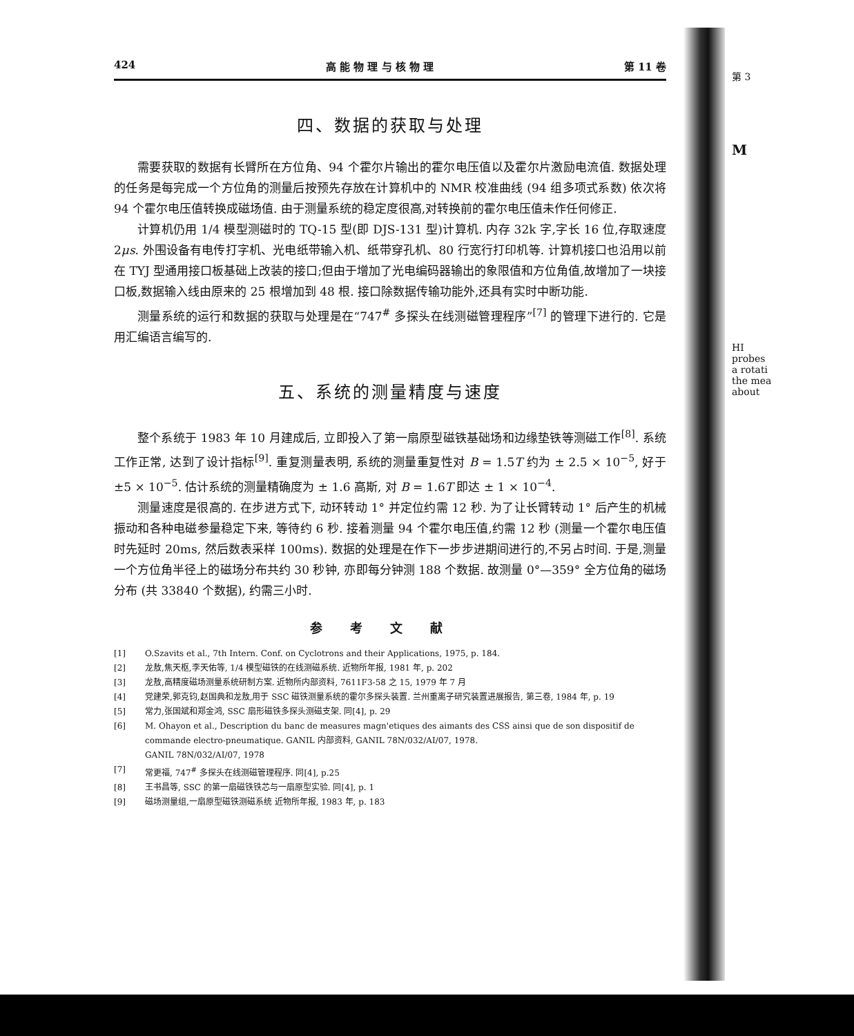第 3
M
HI
probes
a rotati
the mea
about
424 高 能 物 理 与 核 物 理 第 11 卷
四、数据的获取与处理
需要获取的数据有长臂所在方位角、94 个霍尔片输出的霍尔电压值以及霍尔片激励电流值. 数据处理的任务是每完成一个方位角的测量后按预先存放在计算机中的 NMR 校准曲线 (94 组多项式系数) 依次将 94 个霍尔电压值转换成磁场值. 由于测量系统的稳定度很高,对转换前的霍尔电压值未作任何修正.
计算机仍用 1/4 模型测磁时的 TQ-15 型(即 DJS-131 型)计算机. 内存 32k 字,字长 16 位,存取速度 2μs. 外围设备有电传打字机、光电纸带输入机、纸带穿孔机、80 行宽行打印机等. 计算机接口也沿用以前在 TYJ 型通用接口板基础上改装的接口;但由于增加了光电编码器输出的象限值和方位角值,故增加了一块接口板,数据输入线由原来的 25 根增加到 48 根. 接口除数据传输功能外,还具有实时中断功能.
测量系统的运行和数据的获取与处理是在“747<sup>#</sup> 多探头在线测磁管理程序”<sup>[7]</sup> 的管理下进行的. 它是用汇编语言编写的.
五、系统的测量精度与速度
整个系统于 1983 年 10 月建成后, 立即投入了第一扇原型磁铁基础场和边缘垫铁等测磁工作<sup>[8]</sup>. 系统工作正常, 达到了设计指标<sup>[9]</sup>. 重复测量表明, 系统的测量重复性对 B = 1.5T 约为 ± 2.5 × 10<sup>−5</sup>, 好于 ±5 × 10<sup>−5</sup>. 估计系统的测量精确度为 ± 1.6 高斯, 对 B = 1.6T 即达 ± 1 × 10<sup>−4</sup>.
测量速度是很高的. 在步进方式下, 动环转动 1° 并定位约需 12 秒. 为了让长臂转动 1° 后产生的机械振动和各种电磁参量稳定下来, 等待约 6 秒. 接着测量 94 个霍尔电压值,约需 12 秒 (测量一个霍尔电压值时先延时 20ms, 然后数表采样 100ms). 数据的处理是在作下一步步进期间进行的,不另占时间. 于是,测量一个方位角半径上的磁场分布共约 30 秒钟, 亦即每分钟测 188 个数据. 故测量 0°—359° 全方位角的磁场分布 (共 33840 个数据), 约需三小时.
参考文献
[1] O.Szavits et al., 7th Intern. Conf. on Cyclotrons and their Applications, 1975, p. 184.
[2] 龙敖,焦天枢,李天佑等, 1/4 模型磁铁的在线测磁系统. 近物所年报, 1981 年, p. 202
[3] 龙敖,高精度磁场测量系统研制方案. 近物所内部资料, 7611F3-58 之 15, 1979 年 7 月
[4] 党建荣,郭克钧,赵国典和龙敖,用于 SSC 磁铁测量系统的霍尔多探头装置. 兰州重离子研究装置进展报告, 第三卷, 1984 年, p. 19
[5] 常力,张国斌和郑金鸿, SSC 扇形磁铁多探头测磁支架. 同[4], p. 29
[6] M. Ohayon et al., Description du banc de measures magn'etiques des aimants des CSS ainsi que de son dispositif de commande electro-pneumatique. GANIL 内部资料, GANIL 78N/032/AI/07, 1978.
GANIL 78N/032/AI/07, 1978
[7] 常更福, 747<sup>#</sup> 多探头在线测磁管理程序. 同[4], p.25
[8] 王书昌等, SSC 的第一扇磁铁铁芯与一扇原型实验. 同[4], p. 1
[9] 磁场测量组,一扇原型磁铁测磁系统 近物所年报, 1983 年, p. 183